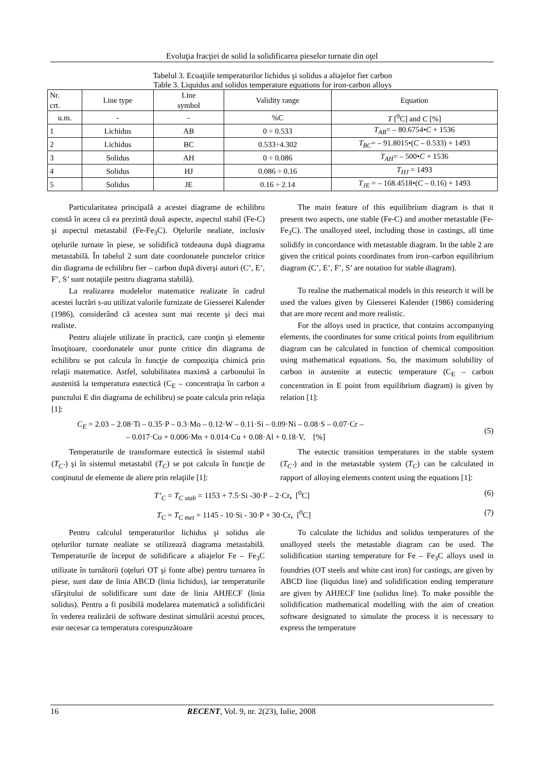Evoluţia fracţiei de solid la solidificarea pieselor turnate din oţel
Tabelul 3. Ecuaţiile temperaturilor lichidus şi solidus a aliajelor fier carbon
Table 3. Liquidus and solidus temperature equations for iron-carbon alloys
| Nr. crt. | Line type | Line symbol | Validity range | Equation |
| --- | --- | --- | --- | --- |
| u.m. | - | - | %C | T [<sup>0</sup>C] and C [%] |
| 1 | Lichidus | AB | 0 ÷ 0.533 | T<sub>AB</sub> = – 80.6754• C + 1536 |
| 2 | Lichidus | BC | 0.533÷4.302 | T<sub>BC</sub> = – 91.8015•( C – 0.533) + 1493 |
| 3 | Solidus | AH | 0 ÷ 0.086 | T<sub>AH</sub> = – 500• C + 1536 |
| 4 | Solidus | HJ | 0.086 ÷ 0.16 | T<sub>HJ</sub> = 1493 |
| 5 | Solidus | JE | 0.16 ÷ 2.14 | T<sub>JE</sub> = – 168.4518•( C – 0.16) + 1493 |
Particularitatea principală a acestei diagrame de echilibru constă în aceea că ea prezintă două aspecte, aspectul stabil (Fe-C) şi aspectul metastabil (Fe-Fe<sub>3</sub>C). Oţelurile nealiate, inclusiv oţelurile turnate în piese, se solidifică totdeauna după diagrama metastabilă. În tabelul 2 sunt date coordonatele punctelor critice din diagrama de echilibru fier – carbon după diverşi autori (C’, E’, F’, S’ sunt notaţiile pentru diagrama stabilă).
La realizarea modelelor matematice realizate în cadrul acestei lucrări s-au utilizat valorile furnizate de Giesserei Kalender (1986), considerând că acestea sunt mai recente şi deci mai realiste.
Pentru aliajele utilizate în practică, care conţin şi elemente însoţitoare, coordonatele unor punte critice din diagrama de echilibru se pot calcula în funcţie de compoziţia chimică prin relaţii matematice. Astfel, solubilitatea maximă a carbonului în austenită la temperatura eutectică (C<sub>E</sub> – concentraţia în carbon a punctului E din diagrama de echilibru) se poate calcula prin relaţia [1]:
The main feature of this equilibrium diagram is that it present two aspects, one stable (Fe-C) and another metastable (Fe-Fe<sub>3</sub>C). The unalloyed steel, including those in castings, all time solidify in concordance with metastable diagram. In the table 2 are given the critical points coordinates from iron–carbon equilibrium diagram (C’, E’, F’, S’ are notation for stable diagram).
To realise the mathematical models in this research it will be used the values given by Giesserei Kalender (1986) considering that are more recent and more realistic.
For the alloys used in practice, that contains accompanying elements, the coordinates for some critical points from equilibrium diagram can be calculated in function of chemical composition using mathematical equations. So, the maximum solubility of carbon in austenite at eutectic temperature (C<sub>E</sub> – carbon concentration in E point from equilibrium diagram) is given by relation [1]:
C<sub>E</sub> = 2.03 – 2.08·Ti – 0.35·P – 0.3·Mo – 0.12·W – 0.11·Si – 0.09·Ni – 0.08·S – 0.07·Cr –
– 0.017·Co + 0.006·Mn + 0.014·Cu + 0.08·Al + 0.18·V, [%]
(5)
Temperaturile de transformare eutectică în sistemul stabil (T<sub>C’</sub>) şi în sistemul metastabil (T<sub>C</sub>) se pot calcula în funcţie de conţinutul de elemente de aliere prin relaţiile [1]:
The eutectic transition temperatures in the stable system (T<sub>C’</sub>) and in the metastable system (T<sub>C</sub>) can be calculated in rapport of alloying elements content using the equations [1]:
T’<sub>C</sub> = T<sub>C stab</sub> = 1153 + 7.5·Si -30·P – 2·Cr, [<sup>0</sup>C]
(6)
T<sub>C</sub> = T<sub>C met</sub> = 1145 - 10·Si - 30·P + 30·Cr, [<sup>0</sup>C]
(7)
Pentru calculul temperaturilor lichidus şi solidus ale oţelurilor turnate nealiate se utilizează diagrama metastabilă. Temperaturile de început de solidificare a aliajelor Fe – Fe<sub>3</sub>C utilizate în turnătorii (oţeluri OT şi fonte albe) pentru turnarea în piese, sunt date de linia ABCD (linia lichidus), iar temperaturile sfârşitului de solidificare sunt date de linia AHJECF (linia solidus). Pentru a fi posibilă modelarea matematică a solidificării în vederea realizării de software destinat simulării acestui proces, este necesar ca temperatura corespunzătoare
To calculate the lichidus and solidus temperatures of the unalloyed steels the metastable diagram can be used. The solidification starting temperature for Fe – Fe<sub>3</sub>C alloys used in foundries (OT steels and white cast iron) for castings, are given by ABCD line (liquidus line) and solidification ending temperature are given by AHJECF line (solidus line). To make possible the solidification mathematical modelling with the aim of creation software designated to simulate the process it is necessary to express the temperature
16 RECENT, Vol. 9, nr. 2(23), Iulie, 2008